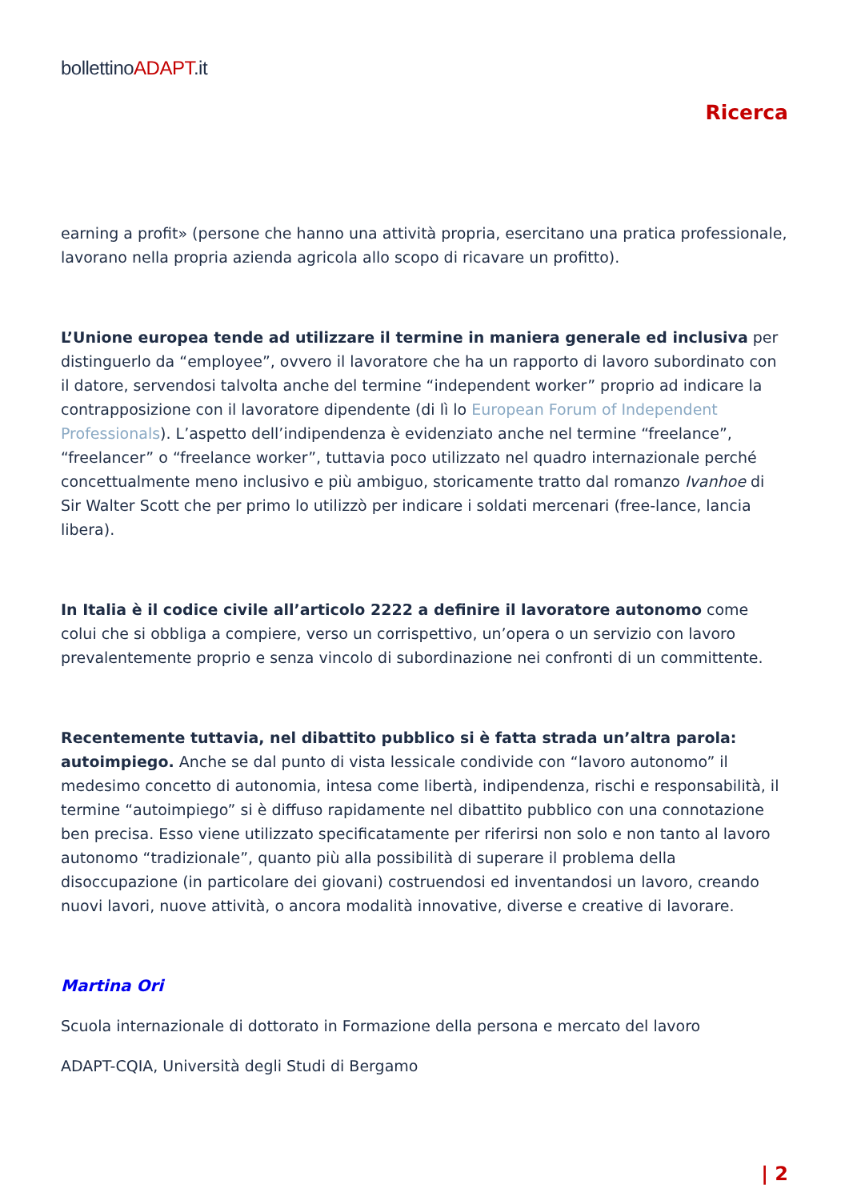bollettinoADAPT.it
Ricerca
earning a profit» (persone che hanno una attività propria, esercitano una pratica professionale, lavorano nella propria azienda agricola allo scopo di ricavare un profitto).
L’Unione europea tende ad utilizzare il termine in maniera generale ed inclusiva per distinguerlo da “employee”, ovvero il lavoratore che ha un rapporto di lavoro subordinato con il datore, servendosi talvolta anche del termine “independent worker” proprio ad indicare la contrapposizione con il lavoratore dipendente (di lì lo European Forum of Independent Professionals). L’aspetto dell’indipendenza è evidenziato anche nel termine “freelance”, “freelancer” o “freelance worker”, tuttavia poco utilizzato nel quadro internazionale perché concettualmente meno inclusivo e più ambiguo, storicamente tratto dal romanzo Ivanhoe di Sir Walter Scott che per primo lo utilizzò per indicare i soldati mercenari (free-lance, lancia libera).
In Italia è il codice civile all’articolo 2222 a definire il lavoratore autonomo come colui che si obbliga a compiere, verso un corrispettivo, un’opera o un servizio con lavoro prevalentemente proprio e senza vincolo di subordinazione nei confronti di un committente.
Recentemente tuttavia, nel dibattito pubblico si è fatta strada un’altra parola: autoimpiego. Anche se dal punto di vista lessicale condivide con “lavoro autonomo” il medesimo concetto di autonomia, intesa come libertà, indipendenza, rischi e responsabilità, il termine “autoimpiego” si è diffuso rapidamente nel dibattito pubblico con una connotazione ben precisa. Esso viene utilizzato specificatamente per riferirsi non solo e non tanto al lavoro autonomo “tradizionale”, quanto più alla possibilità di superare il problema della disoccupazione (in particolare dei giovani) costruendosi ed inventandosi un lavoro, creando nuovi lavori, nuove attività, o ancora modalità innovative, diverse e creative di lavorare.
Martina Ori
Scuola internazionale di dottorato in Formazione della persona e mercato del lavoro
ADAPT-CQIA, Università degli Studi di Bergamo
| 2